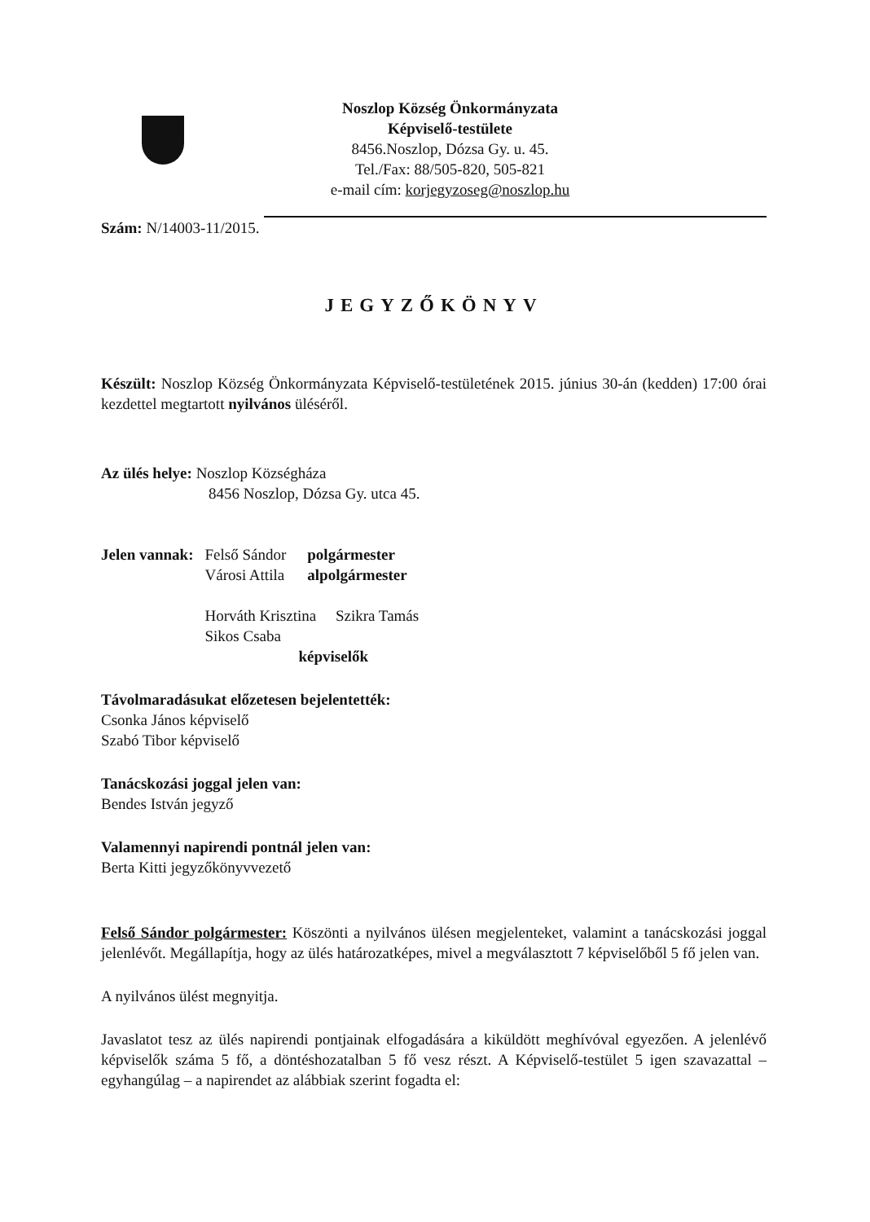Noszlop Község Önkormányzata
Képviselő-testülete
8456.Noszlop, Dózsa Gy. u. 45.
Tel./Fax: 88/505-820, 505-821
e-mail cím: korjegyzoseg@noszlop.hu
Szám: N/14003-11/2015.
JEGYZŐKÖNYV
Készült: Noszlop Község Önkormányzata Képviselő-testületének 2015. június 30-án (kedden) 17:00 órai kezdettel megtartott nyilvános üléséről.
Az ülés helye: Noszlop Községháza
8456 Noszlop, Dózsa Gy. utca 45.
| Jelen vannak: | Felső Sándor Városi Attila | polgármester alpolgármester |
| | Horváth Krisztina Szikra Tamás Sikos Csaba képviselők | |
Távolmaradásukat előzetesen bejelentették:
Csonka János képviselő
Szabó Tibor képviselő
Tanácskozási joggal jelen van:
Bendes István jegyző
Valamennyi napirendi pontnál jelen van:
Berta Kitti jegyzőkönyvvezető
Felső Sándor polgármester: Köszönti a nyilvános ülésen megjelenteket, valamint a tanácskozási joggal jelenlévőt. Megállapítja, hogy az ülés határozatképes, mivel a megválasztott 7 képviselőből 5 fő jelen van.
A nyilvános ülést megnyitja.
Javaslatot tesz az ülés napirendi pontjainak elfogadására a kiküldött meghívóval egyezően. A jelenlévő képviselők száma 5 fő, a döntéshozatalban 5 fő vesz részt. A Képviselő-testület 5 igen szavazattal – egyhangúlag – a napirendet az alábbiak szerint fogadta el: